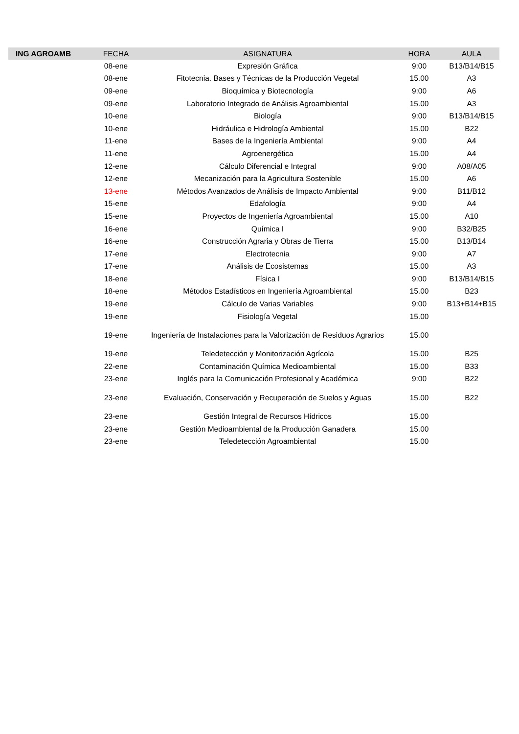| ING AGROAMB | FECHA | ASIGNATURA | HORA | AULA |
| --- | --- | --- | --- | --- |
| | 08-ene | Expresión Gráfica | 9:00 | B13/B14/B15 |
| | 08-ene | Fitotecnia. Bases y Técnicas de la Producción Vegetal | 15.00 | A3 |
| | 09-ene | Bioquímica y Biotecnología | 9:00 | A6 |
| | 09-ene | Laboratorio Integrado de Análisis Agroambiental | 15.00 | A3 |
| | 10-ene | Biología | 9:00 | B13/B14/B15 |
| | 10-ene | Hidráulica e Hidrología Ambiental | 15.00 | B22 |
| | 11-ene | Bases de la Ingeniería Ambiental | 9:00 | A4 |
| | 11-ene | Agroenergética | 15.00 | A4 |
| | 12-ene | Cálculo Diferencial e Integral | 9:00 | A08/A05 |
| | 12-ene | Mecanización para la Agricultura Sostenible | 15.00 | A6 |
| | 13-ene | Métodos Avanzados de Análisis de Impacto Ambiental | 9:00 | B11/B12 |
| | 15-ene | Edafología | 9:00 | A4 |
| | 15-ene | Proyectos de Ingeniería Agroambiental | 15.00 | A10 |
| | 16-ene | Química I | 9:00 | B32/B25 |
| | 16-ene | Construcción Agraria y Obras de Tierra | 15.00 | B13/B14 |
| | 17-ene | Electrotecnia | 9:00 | A7 |
| | 17-ene | Análisis de Ecosistemas | 15.00 | A3 |
| | 18-ene | Física I | 9:00 | B13/B14/B15 |
| | 18-ene | Métodos Estadísticos en Ingeniería Agroambiental | 15.00 | B23 |
| | 19-ene | Cálculo de Varias Variables | 9:00 | B13+B14+B15 |
| | 19-ene | Fisiología Vegetal | 15.00 | |
| | 19-ene | Ingeniería de Instalaciones para la Valorización de Residuos Agrarios | 15.00 | |
| | 19-ene | Teledetección y Monitorización Agrícola | 15.00 | B25 |
| | 22-ene | Contaminación Química Medioambiental | 15.00 | B33 |
| | 23-ene | Inglés para la Comunicación Profesional y Académica | 9:00 | B22 |
| | 23-ene | Evaluación, Conservación y Recuperación de Suelos y Aguas | 15.00 | B22 |
| | 23-ene | Gestión Integral de Recursos Hídricos | 15.00 | |
| | 23-ene | Gestión Medioambiental de la Producción Ganadera | 15.00 | |
| | 23-ene | Teledetección Agroambiental | 15.00 | |